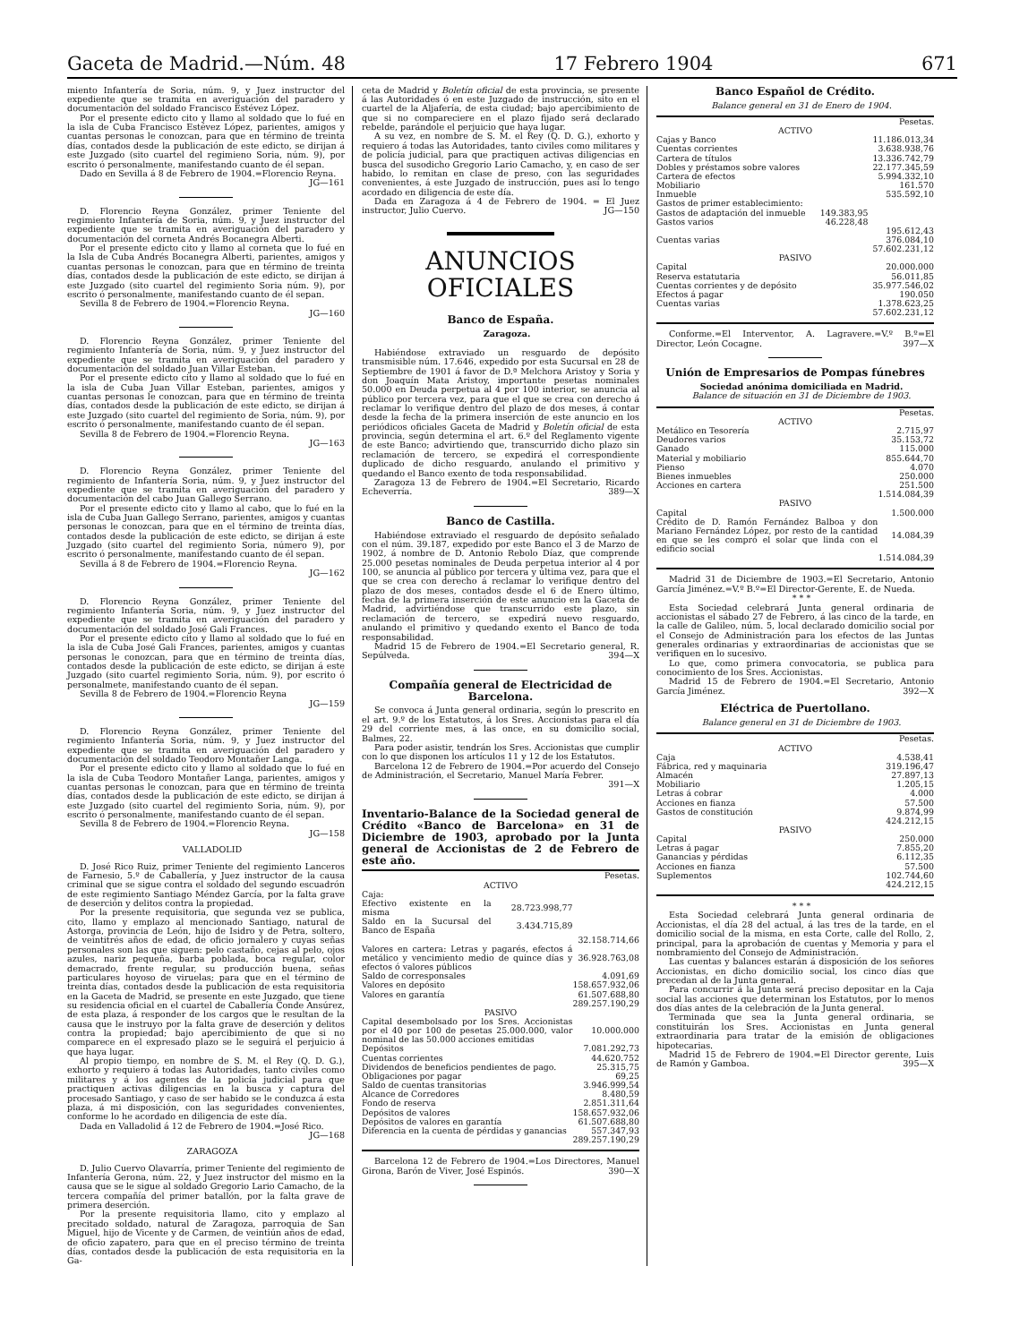Gaceta de Madrid.—Núm. 48 17 Febrero 1904 671
miento Infantería de Soria, núm. 9, y Juez instructor del expediente que se tramita en averiguación del paradero y documentación del soldado Francisco Estévez López.
Por el presente edicto cito y llamo al soldado que lo fué en la isla de Cuba Francisco Estévez López, parientes, amigos y cuantas personas le conozcan, para que en término de treinta días, contados desde la publicación de este edicto, se dirijan á este Juzgado (sito cuartel del regimieno Soria, núm. 9), por escrito ó personalmente, manifestando cuanto de él sepan.
Dado en Sevilla á 8 de Febrero de 1904.=Florencio Reyna.
JG—161
D. Florencio Reyna González, primer Teniente del regimiento Infantería de Soria, núm. 9, y Juez instructor del expediente que se tramita en averiguación del paradero y documentación del corneta Andrés Bocanegra Alberti.
Por el presente edicto cito y llamo al corneta que lo fué en la Isla de Cuba Andrés Bocanegra Alberti, parientes, amigos y cuantas personas le conozcan, para que en término de treinta días, contados desde la publicación de este edicto, se dirijan á este Juzgado (sito cuartel del regimiento Soria núm. 9), por escrito ó personalmente, manifestando cuanto de él sepan.
Sevilla 8 de Febrero de 1904.=Florencio Reyna.
JG—160
D. Florencio Reyna González, primer Teniente del regimiento Infantería de Soria, núm. 9, y Juez instructor del expediente que se tramita en averiguación del paradero y documentación del soldado Juan Villar Esteban.
Por el presente edicto cito y llamo al soldado que lo fué en la isla de Cuba Juan Villar Esteban, parientes, amigos y cuantas personas le conozcan, para que en término de treinta días, contados desde la publicación de este edicto, se dirijan á este Juzgado (sito cuartel del regimiento de Soria, núm. 9), por escrito ó personalmente, manifestando cuanto de él sepan.
Sevilla 8 de Febrero de 1904.=Florencio Reyna.
JG—163
D. Florencio Reyna González, primer Teniente del regimiento de Infantería Soria, núm. 9, y Juez instructor del expediente que se tramita en averiguación del paradero y documentación del cabo Juan Gallego Serrano.
Por el presente edicto cito y llamo al cabo, que lo fué en la isla de Cuba Juan Gallego Serrano, parientes, amigos y cuantas personas le conozcan, para que en el término de treinta días, contados desde la publicación de este edicto, se dirijan á este Juzgado (sito cuartel del regimiento Soria, número 9), por escrito ó personalmente, manifestando cuanto de él sepan.
Sevilla á 8 de Febrero de 1904.=Florencio Reyna.
JG—162
D. Florencio Reyna González, primer Teniente del regimiento Infantería Soria, núm. 9, y Juez instructor del expediente que se tramita en averiguación del paradero y documentación del soldado José Gali Frances.
Por el presente edicto cito y llamo al soldado que lo fué en la isla de Cuba José Gali Frances, parientes, amigos y cuantas personas le conozcan, para que en término de treinta días, contados desde la publicación de este edicto, se dirijan á este Juzgado (sito cuartel regimiento Soria, núm. 9), por escrito ó personalmete, manifestando cuanto de él sepan.
Sevilla 8 de Febrero de 1904.=Florencio Reyna
JG—159
D. Florencio Reyna González, primer Teniente del regimiento Infantería Soria, núm. 9, y Juez instructor del expediente que se tramita en averiguación del paradero y documentación del soldado Teodoro Montañer Langa.
Por el presente edicto cito y llamo al soldado que lo fué en la isla de Cuba Teodoro Montañer Langa, parientes, amigos y cuantas personas le conozcan, para que en término de treinta días, contados desde la publicación de este edicto, se dirijan á este Juzgado (sito cuartel del regimiento Soria, núm. 9), por escrito ó personalmente, manifestando cuanto de él sepan.
Sevilla 8 de Febrero de 1904.=Florencio Reyna.
JG—158
VALLADOLID
D. José Rico Ruiz, primer Teniente del regimiento Lanceros de Farnesio, 5.º de Caballería, y Juez instructor de la causa criminal que se sigue contra el soldado del segundo escuadrón de este regimiento Santiago Méndez García, por la falta grave de deserción y delitos contra la propiedad.
Por la presente requisitoria, que segunda vez se publica, cito, llamo y emplazo al mencionado Santiago, natural de Astorga, provincia de León, hijo de Isidro y de Petra, soltero, de veintitrés años de edad, de oficio jornalero y cuyas señas personales son las que siguen: pelo castaño, cejas al pelo, ojos azules, nariz pequeña, barba poblada, boca regular, color demacrado, frente regular, su producción buena, señas particulares hoyoso de viruelas; para que en el término de treinta días, contados desde la publicación de esta requisitoria en la Gaceta de Madrid, se presente en este Juzgado, que tiene su residencia oficial en el cuartel de Caballería Conde Ansúrez, de esta plaza, á responder de los cargos que le resultan de la causa que le instruyo por la falta grave de deserción y delitos contra la propiedad; bajo apercibimiento de que si no comparece en el expresado plazo se le seguirá el perjuicio á que haya lugar.
Al propio tiempo, en nombre de S. M. el Rey (Q. D. G.), exhorto y requiero á todas las Autoridades, tanto civiles como militares y á los agentes de la policía judicial para que practiquen activas diligencias en la busca y captura del procesado Santiago, y caso de ser habido se le conduzca á esta plaza, á mi disposición, con las seguridades convenientes, conforme lo he acordado en diligencia de este día.
Dada en Valladolid á 12 de Febrero de 1904.=José Rico.
JG—168
ZARAGOZA
D. Julio Cuervo Olavarría, primer Teniente del regimiento de Infantería Gerona, núm. 22, y Juez instructor del mismo en la causa que se le sigue al soldado Gregorio Lario Camacho, de la tercera compañía del primer batallón, por la falta grave de primera deserción.
Por la presente requisitoria llamo, cito y emplazo al precitado soldado, natural de Zaragoza, parroquia de San Miguel, hijo de Vicente y de Carmen, de veintiún años de edad, de oficio zapatero, para que en el preciso término de treinta días, contados desde la publicación de esta requisitoria en la Ga-
ceta de Madrid y Boletín oficial de esta provincia, se presente á las Autoridades ó en este Juzgado de instrucción, sito en el cuartel de la Aljafería, de esta ciudad; bajo apercibimiento de que si no compareciere en el plazo fijado será declarado rebelde, parándole el perjuicio que haya lugar.
A su vez, en nombre de S. M. el Rey (Q. D. G.), exhorto y requiero á todas las Autoridades, tanto civiles como militares y de policía judicial, para que practiquen activas diligencias en busca del susodicho Gregorio Lario Camacho, y, en caso de ser habido, lo remitan en clase de preso, con las seguridades convenientes, á este Juzgado de instrucción, pues así lo tengo acordado en diligencia de este día.
Dada en Zaragoza á 4 de Febrero de 1904. = El Juez instructor, Julio Cuervo. JG—150
ANUNCIOS OFICIALES
Banco de España.
Zaragoza.
Habiéndose extraviado un resguardo de depósito transmisible núm. 17.646, expedido por esta Sucursal en 28 de Septiembre de 1901 á favor de D.ª Melchora Aristoy y Soria y don Joaquín Mata Aristoy, importante pesetas nominales 50.000 en Deuda perpetua al 4 por 100 interior, se anuncia al público por tercera vez, para que el que se crea con derecho á reclamar lo verifique dentro del plazo de dos meses, á contar desde la fecha de la primera inserción de este anuncio en los periódicos oficiales Gaceta de Madrid y Boletín oficial de esta provincia, según determina el art. 6.º del Reglamento vigente de este Banco; advirtiendo que, transcurrido dicho plazo sin reclamación de tercero, se expedirá el correspondiente duplicado de dicho resguardo, anulando el primitivo y quedando el Banco exento de toda responsabilidad.
Zaragoza 13 de Febrero de 1904.=El Secretario, Ricardo Echeverría. 389—X
Banco de Castilla.
Habiéndose extraviado el resguardo de depósito señalado con el núm. 39.187, expedido por este Banco el 3 de Marzo de 1902, á nombre de D. Antonio Rebolo Díaz, que comprende 25.000 pesetas nominales de Deuda perpetua interior al 4 por 100, se anuncia al público por tercera y última vez, para que el que se crea con derecho á reclamar lo verifique dentro del plazo de dos meses, contados desde el 6 de Enero último, fecha de la primera inserción de este anuncio en la Gaceta de Madrid, advirtiéndose que transcurrido este plazo, sin reclamación de tercero, se expedirá nuevo resguardo, anulando el primitivo y quedando exento el Banco de toda responsabilidad.
Madrid 15 de Febrero de 1904.=El Secretario general, R. Sepúlveda. 394—X
Compañía general de Electricidad de Barcelona.
Se convoca á Junta general ordinaria, según lo prescrito en el art. 9.º de los Estatutos, á los Sres. Accionistas para el día 29 del corriente mes, á las once, en su domicilio social, Balmes, 22.
Para poder asistir, tendrán los Sres. Accionistas que cumplir con lo que disponen los artículos 11 y 12 de los Estatutos.
Barcelona 12 de Febrero de 1904.=Por acuerdo del Consejo de Administración, el Secretario, Manuel María Febrer.
391—X
Inventario-Balance de la Sociedad general de Crédito «Banco de Barcelona» en 31 de Diciembre de 1903, aprobado por la Junta general de Accionistas de 2 de Febrero de este año.
| | | Pesetas. |
| ACTIVO | | |
| Caja: | | |
| Efectivo existente en la misma | 28.723.998,77 | |
| Saldo en la Sucursal del Banco de España | 3.434.715,89 | |
| | | 32.158.714,66 |
| Valores en cartera: Letras y pagarés, efectos á metálico y vencimiento medio de quince días y efectos ó valores públicos | | 36.928.763,08 |
| Saldo de corresponsales | | 4.091,69 |
| Valores en depósito | | 158.657.932,06 |
| Valores en garantía | | 61.507.688,80 |
| | | 289.257.190,29 |
| PASIVO | | |
| Capital desembolsado por los Sres. Accionistas por el 40 por 100 de pesetas 25.000.000, valor nominal de las 50.000 acciones emitidas | | 10.000.000 |
| Depósitos | | 7.081.292,73 |
| Cuentas corrientes | | 44.620.752 |
| Dividendos de beneficios pendientes de pago. | | 25.315,75 |
| Obligaciones por pagar | | 69,25 |
| Saldo de cuentas transitorias | | 3.946.999,54 |
| Alcance de Corredores | | 8.480,59 |
| Fondo de reserva | | 2.851.311,64 |
| Depósitos de valores | | 158.657.932,06 |
| Depósitos de valores en garantía | | 61.507.688,80 |
| Diferencia en la cuenta de pérdidas y ganancias | | 557.347,93 |
| | | 289.257.190,29 |
Barcelona 12 de Febrero de 1904.=Los Directores, Manuel Girona, Barón de Viver, José Espinós. 390—X
Banco Español de Crédito.
Balance general en 31 de Enero de 1904.
| | | Pesetas. |
| ACTIVO | | |
| Cajas y Banco | | 11.186.013,34 |
| Cuentas corrientes | | 3.638.938,76 |
| Cartera de títulos | | 13.336.742,79 |
| Dobles y préstamos sobre valores | | 22.177.345,59 |
| Cartera de efectos | | 5.994.332,10 |
| Mobiliario | | 161.570 |
| Inmueble | | 535.592,10 |
| Gastos de primer establecimiento: | | |
| Gastos de adaptación del inmueble | 149.383,95 | |
| Gastos varios | 46.228,48 | |
| | | 195.612,43 |
| Cuentas varias | | 376.084,10 |
| | | 57.602.231,12 |
| PASIVO | | |
| Capital | | 20.000.000 |
| Reserva estatutaria | | 56.011,85 |
| Cuentas corrientes y de depósito | | 35.977.546,02 |
| Efectos á pagar | | 190.050 |
| Cuentas varias | | 1.378.623,25 |
| | | 57.602.231,12 |
Conforme.=El Interventor, A. Lagravere.=V.º B.º=El Director, León Cocagne. 397—X
Unión de Empresarios de Pompas fúnebres
Sociedad anónima domiciliada en Madrid.
Balance de situación en 31 de Diciembre de 1903.
| | Pesetas. |
| ACTIVO | |
| Metálico en Tesorería | 2.715,97 |
| Deudores varios | 35.153,72 |
| Ganado | 115.000 |
| Material y mobiliario | 855.644,70 |
| Pienso | 4.070 |
| Bienes inmuebles | 250.000 |
| Acciones en cartera | 251.500 |
| | 1.514.084,39 |
| PASIVO | |
| Capital | 1.500.000 |
| Crédito de D. Ramón Fernández Balboa y don Mariano Fernández López, por resto de la cantidad en que se les compró el solar que linda con el edificio social | 14.084,39 |
| | 1.514.084,39 |
Madrid 31 de Diciembre de 1903.=El Secretario, Antonio García Jiménez.=V.º B.º=El Director-Gerente, E. de Nueda.
* * *
Esta Sociedad celebrará Junta general ordinaria de accionistas el sábado 27 de Febrero, á las cinco de la tarde, en la calle de Galileo, núm. 5, local declarado domicilio social por el Consejo de Administración para los efectos de las Juntas generales ordinarias y extraordinarias de accionistas que se verifiquen en lo sucesivo.
Lo que, como primera convocatoria, se publica para conocimiento de los Sres. Accionistas.
Madrid 15 de Febrero de 1904.=El Secretario, Antonio García Jiménez. 392—X
Eléctrica de Puertollano.
Balance general en 31 de Diciembre de 1903.
| | Pesetas. |
| ACTIVO | |
| Caja | 4.538,41 |
| Fábrica, red y maquinaria | 319.196,47 |
| Almacén | 27.897,13 |
| Mobiliario | 1.205,15 |
| Letras á cobrar | 4.000 |
| Acciones en fianza | 57.500 |
| Gastos de constitución | 9.874,99 |
| | 424.212,15 |
| PASIVO | |
| Capital | 250.000 |
| Letras á pagar | 7.855,20 |
| Ganancias y pérdidas | 6.112,35 |
| Acciones en fianza | 57.500 |
| Suplementos | 102.744,60 |
| | 424.212,15 |
* * *
Esta Sociedad celebrará Junta general ordinaria de Accionistas, el día 28 del actual, á las tres de la tarde, en el domicilio social de la misma, en esta Corte, calle del Rollo, 2, principal, para la aprobación de cuentas y Memoria y para el nombramiento del Consejo de Administración.
Las cuentas y balances estarán á disposición de los señores Accionistas, en dicho domicilio social, los cinco días que precedan al de la Junta general.
Para concurrir á la Junta será preciso depositar en la Caja social las acciones que determinan los Estatutos, por lo menos dos días antes de la celebración de la Junta general.
Terminada que sea la Junta general ordinaria, se constituirán los Sres. Accionistas en Junta general extraordinaria para tratar de la emisión de obligaciones hipotecarias.
Madrid 15 de Febrero de 1904.=El Director gerente, Luis de Ramón y Gamboa. 395—X